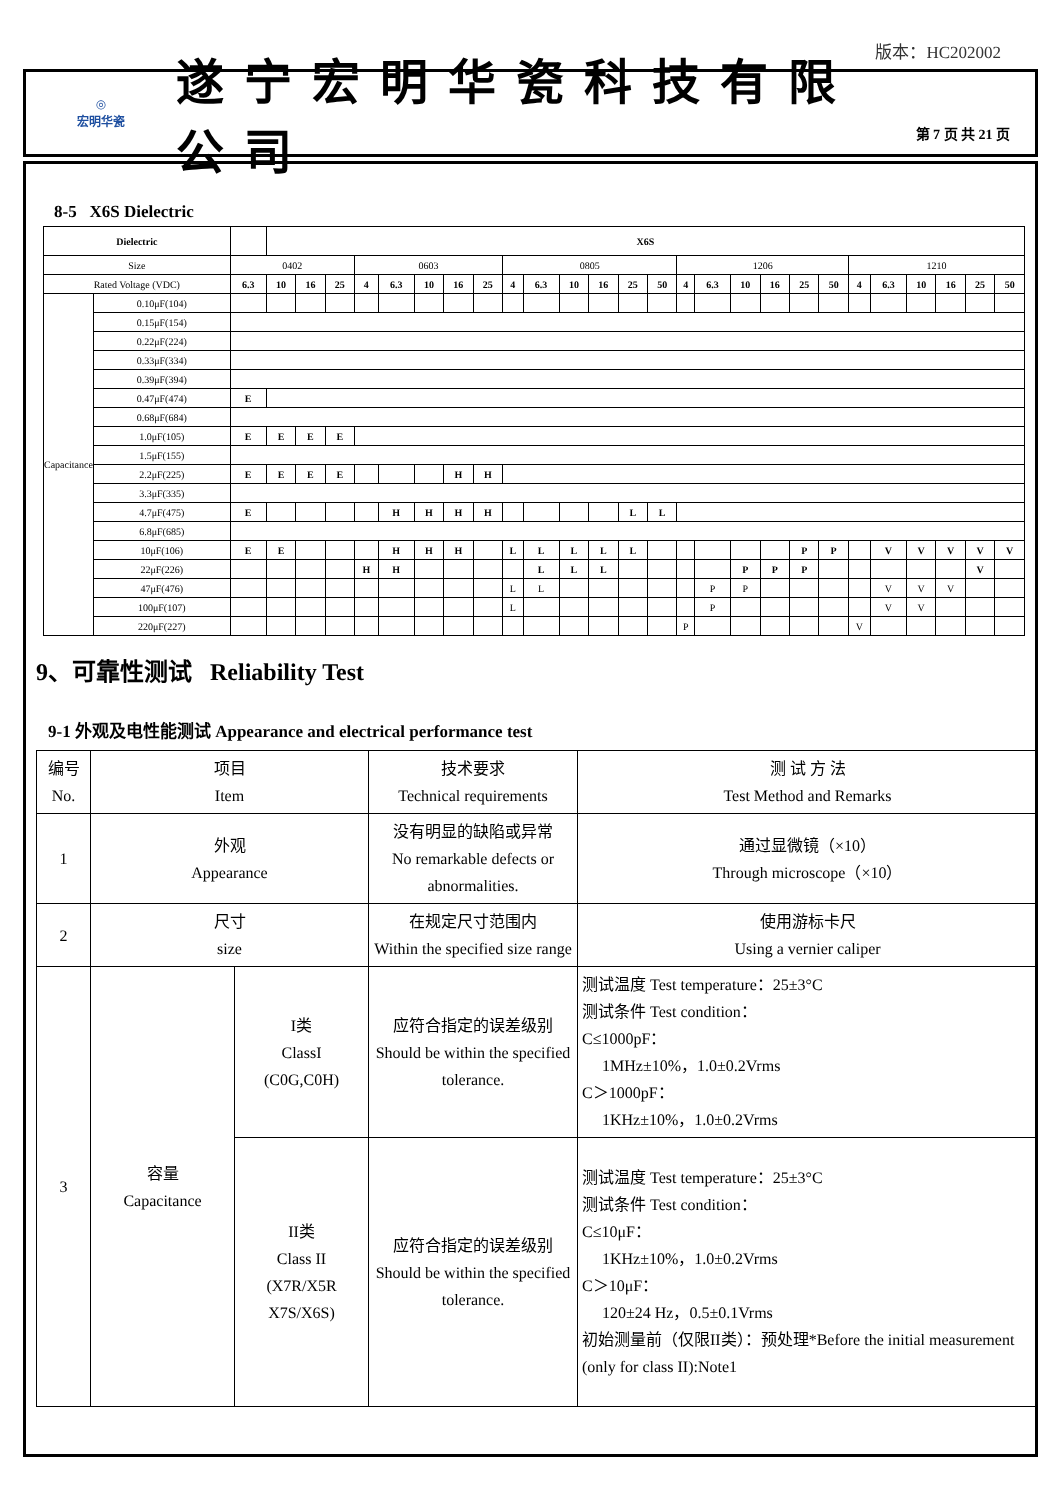版本：HC202002
◎
宏明华瓷
遂宁宏明华瓷科技有限公司
第 7 页 共 21 页
8-5 X6S Dielectric
| Dielectric | | | X6S | | | | | | | | | | | | | | | | | | | | | | | | | |
| --- | --- | --- | --- | --- | --- | --- | --- | --- | --- | --- | --- | --- | --- | --- | --- | --- | --- | --- | --- | --- | --- | --- | --- | --- | --- | --- | --- | --- |
| Size | | 0402 | | | | 0603 | | | | | 0805 | | | | | | 1206 | | | | | | 1210 | | | | | |
| Rated Voltage (VDC) | | 6.3 | 10 | 16 | 25 | 4 | 6.3 | 10 | 16 | 25 | 4 | 6.3 | 10 | 16 | 25 | 50 | 4 | 6.3 | 10 | 16 | 25 | 50 | 4 | 6.3 | 10 | 16 | 25 | 50 |
| Capacitance | 0.10μF(104) | | | | | | | | | | | | | | | | | | | | | | | | | | | |
| | 0.15μF(154) | | | | | | | | | | | | | | | | | | | | | | | | | | | |
| | 0.22μF(224) | | | | | | | | | | | | | | | | | | | | | | | | | | | |
| | 0.33μF(334) | | | | | | | | | | | | | | | | | | | | | | | | | | | |
| | 0.39μF(394) | | | | | | | | | | | | | | | | | | | | | | | | | | | |
| | 0.47μF(474) | E | | | | | | | | | | | | | | | | | | | | | | | | | | |
| | 0.68μF(684) | | | | | | | | | | | | | | | | | | | | | | | | | | | |
| | 1.0μF(105) | E | E | E | E | | | | | | | | | | | | | | | | | | | | | | | |
| | 1.5μF(155) | | | | | | | | | | | | | | | | | | | | | | | | | | | |
| | 2.2μF(225) | E | E | E | E | | | | H | H | | | | | | | | | | | | | | | | | | |
| | 3.3μF(335) | | | | | | | | | | | | | | | | | | | | | | | | | | | |
| | 4.7μF(475) | E | | | | | H | H | H | H | | | | | L | L | | | | | | | | | | | | |
| | 6.8μF(685) | | | | | | | | | | | | | | | | | | | | | | | | | | | |
| | 10μF(106) | E | E | | | | H | H | H | | L | L | L | L | L | | | | | | P | P | | V | V | V | V | V |
| | 22μF(226) | | | | | H | H | | | | | L | L | L | | | | | P | P | P | | | | | | V | |
| | 47μF(476) | | | | | | | | | | L | L | | | | | | P | P | | | | | V | V | V | | |
| | 100μF(107) | | | | | | | | | | L | | | | | | | P | | | | | | V | V | | | |
| | 220μF(227) | | | | | | | | | | | | | | | | P | | | | | | V | | | | | |
9、可靠性测试 Reliability Test
9-1 外观及电性能测试 Appearance and electrical performance test
| 编号 No. | 项目 Item | | 技术要求 Technical requirements | 测 试 方 法 Test Method and Remarks |
| 1 | 外观 Appearance | | 没有明显的缺陷或异常 No remarkable defects or abnormalities. | 通过显微镜（×10） Through microscope（×10） |
| 2 | 尺寸 size | | 在规定尺寸范围内 Within the specified size range | 使用游标卡尺 Using a vernier caliper |
| 3 | 容量 Capacitance | I类 ClassI (C0G,C0H) | 应符合指定的误差级别 Should be within the specified tolerance. | 测试温度 Test temperature：25±3°C 测试条件 Test condition： C≤1000pF： 1MHz±10%，1.0±0.2Vrms C＞1000pF： 1KHz±10%，1.0±0.2Vrms |
| | | II类 Class II (X7R/X5R X7S/X6S) | 应符合指定的误差级别 Should be within the specified tolerance. | 测试温度 Test temperature：25±3°C 测试条件 Test condition： C≤10μF： 1KHz±10%，1.0±0.2Vrms C＞10μF： 120±24 Hz，0.5±0.1Vrms 初始测量前（仅限II类）：预处理*Before the initial measurement (only for class II):Note1 |